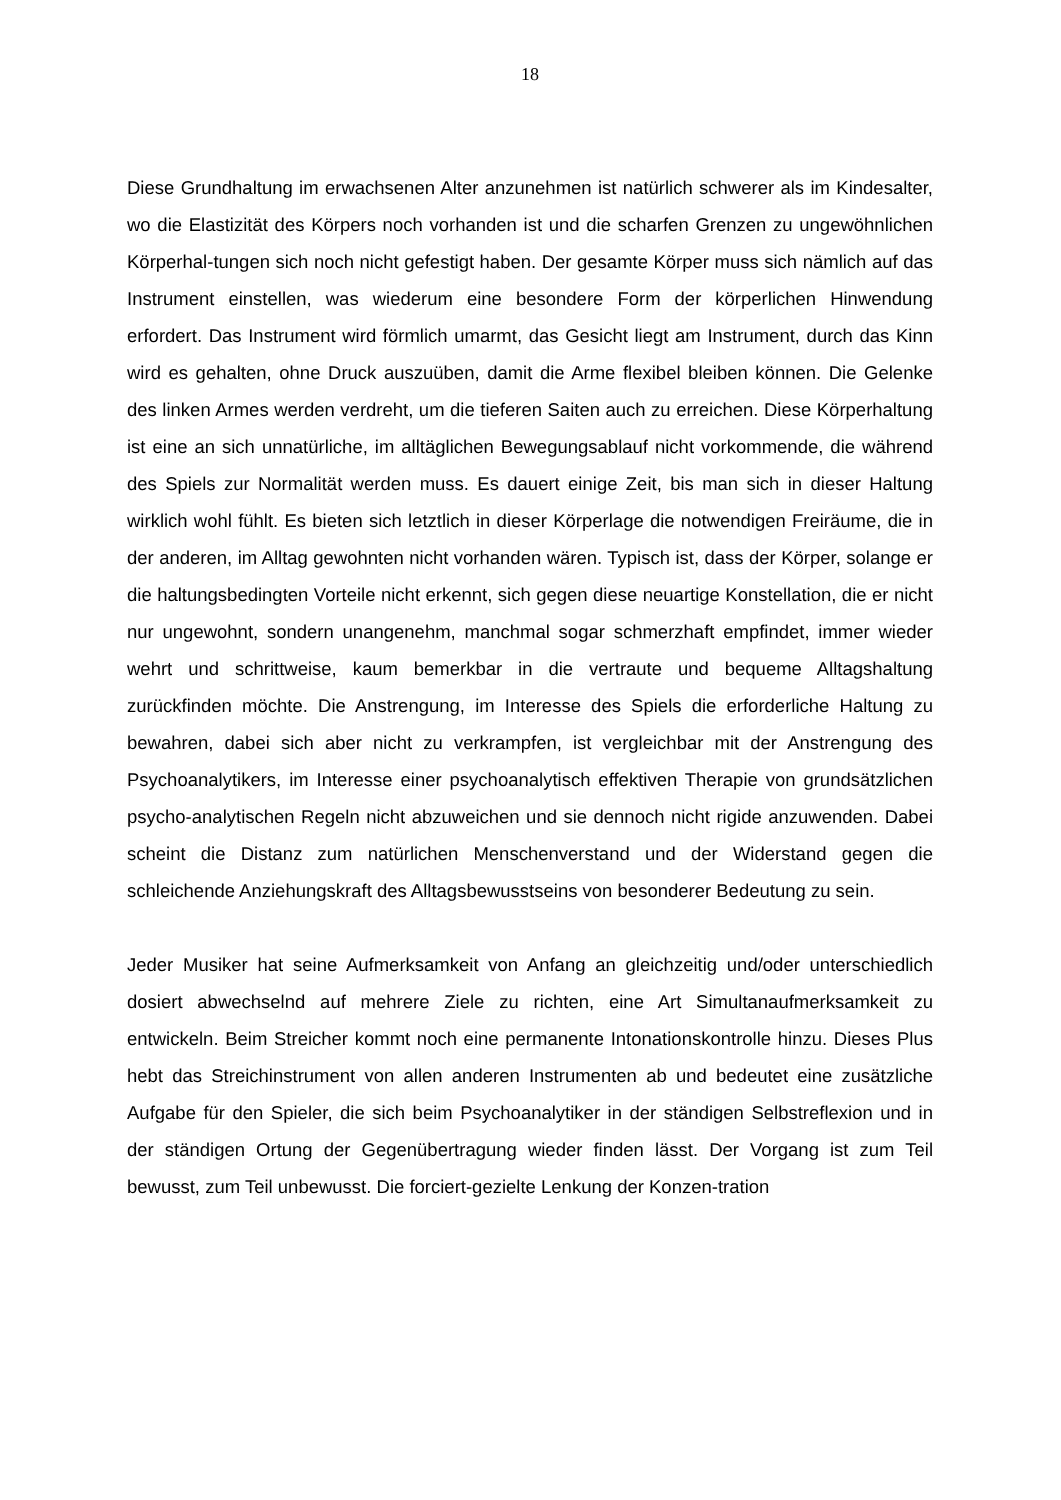18
Diese Grundhaltung im erwachsenen Alter anzunehmen ist natürlich schwerer als im Kindesalter, wo die Elastizität des Körpers noch vorhanden ist und die scharfen Grenzen zu ungewöhnlichen Körperhal-tungen sich noch nicht gefestigt haben. Der gesamte Körper muss sich nämlich auf das Instrument einstellen, was wiederum eine besondere Form der körperlichen Hinwendung erfordert. Das Instrument wird förmlich umarmt, das Gesicht liegt am Instrument, durch das Kinn wird es gehalten, ohne Druck auszuüben, damit die Arme flexibel bleiben können. Die Gelenke des linken Armes werden verdreht, um die tieferen Saiten auch zu erreichen. Diese Körperhaltung ist eine an sich unnatürliche, im alltäglichen Bewegungsablauf nicht vorkommende, die während des Spiels zur Normalität werden muss. Es dauert einige Zeit, bis man sich in dieser Haltung wirklich wohl fühlt. Es bieten sich letztlich in dieser Körperlage die notwendigen Freiräume, die in der anderen, im Alltag gewohnten nicht vorhanden wären. Typisch ist, dass der Körper, solange er die haltungsbedingten Vorteile nicht erkennt, sich gegen diese neuartige Konstellation, die er nicht nur ungewohnt, sondern unangenehm, manchmal sogar schmerzhaft empfindet, immer wieder wehrt und schrittweise, kaum bemerkbar in die vertraute und bequeme Alltagshaltung zurückfinden möchte. Die Anstrengung, im Interesse des Spiels die erforderliche Haltung zu bewahren, dabei sich aber nicht zu verkrampfen, ist vergleichbar mit der Anstrengung des Psychoanalytikers, im Interesse einer psychoanalytisch effektiven Therapie von grundsätzlichen psycho-analytischen Regeln nicht abzuweichen und sie dennoch nicht rigide anzuwenden. Dabei scheint die Distanz zum natürlichen Menschenverstand und der Widerstand gegen die schleichende Anziehungskraft des Alltagsbewusstseins von besonderer Bedeutung zu sein.
Jeder Musiker hat seine Aufmerksamkeit von Anfang an gleichzeitig und/oder unterschiedlich dosiert abwechselnd auf mehrere Ziele zu richten, eine Art Simultanaufmerksamkeit zu entwickeln. Beim Streicher kommt noch eine permanente Intonationskontrolle hinzu. Dieses Plus hebt das Streichinstrument von allen anderen Instrumenten ab und bedeutet eine zusätzliche Aufgabe für den Spieler, die sich beim Psychoanalytiker in der ständigen Selbstreflexion und in der ständigen Ortung der Gegenübertragung wieder finden lässt. Der Vorgang ist zum Teil bewusst, zum Teil unbewusst. Die forciert-gezielte Lenkung der Konzen-tration